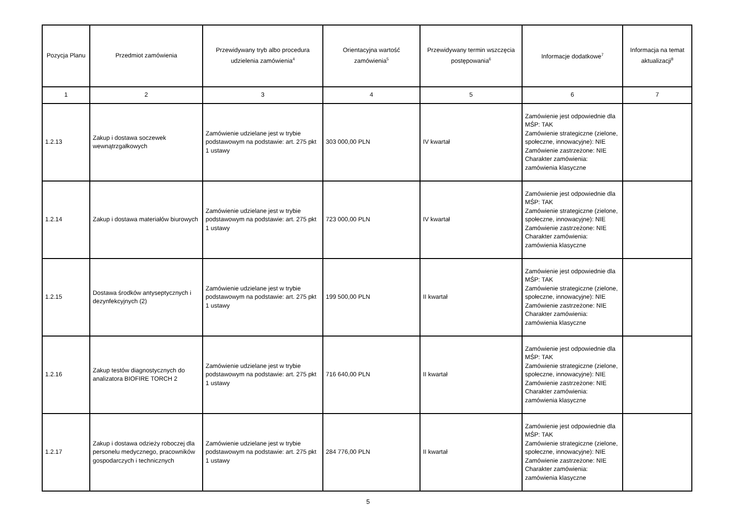| Pozycja Planu | Przedmiot zamówienia | Przewidywany tryb albo procedura udzielenia zamówienia<sup>4</sup> | Orientacyjna wartość zamówienia<sup>5</sup> | Przewidywany termin wszczęcia postępowania<sup>6</sup> | Informacje dodatkowe<sup>7</sup> | Informacja na temat aktualizacji<sup>8</sup> |
| --- | --- | --- | --- | --- | --- | --- |
| 1 | 2 | 3 | 4 | 5 | 6 | 7 |
| 1.2.13 | Zakup i dostawa soczewek wewnątrzgałkowych | Zamówienie udzielane jest w trybie podstawowym na podstawie: art. 275 pkt 1 ustawy | 303 000,00 PLN | IV kwartał | Zamówienie jest odpowiednie dla MŚP: TAK Zamówienie strategiczne (zielone, społeczne, innowacyjne): NIE Zamówienie zastrzeżone: NIE Charakter zamówienia: zamówienia klasyczne | |
| 1.2.14 | Zakup i dostawa materiałów biurowych | Zamówienie udzielane jest w trybie podstawowym na podstawie: art. 275 pkt 1 ustawy | 723 000,00 PLN | IV kwartał | Zamówienie jest odpowiednie dla MŚP: TAK Zamówienie strategiczne (zielone, społeczne, innowacyjne): NIE Zamówienie zastrzeżone: NIE Charakter zamówienia: zamówienia klasyczne | |
| 1.2.15 | Dostawa środków antyseptycznych i dezynfekcyjnych (2) | Zamówienie udzielane jest w trybie podstawowym na podstawie: art. 275 pkt 1 ustawy | 199 500,00 PLN | II kwartał | Zamówienie jest odpowiednie dla MŚP: TAK Zamówienie strategiczne (zielone, społeczne, innowacyjne): NIE Zamówienie zastrzeżone: NIE Charakter zamówienia: zamówienia klasyczne | |
| 1.2.16 | Zakup testów diagnostycznych do analizatora BIOFIRE TORCH 2 | Zamówienie udzielane jest w trybie podstawowym na podstawie: art. 275 pkt 1 ustawy | 716 640,00 PLN | II kwartał | Zamówienie jest odpowiednie dla MŚP: TAK Zamówienie strategiczne (zielone, społeczne, innowacyjne): NIE Zamówienie zastrzeżone: NIE Charakter zamówienia: zamówienia klasyczne | |
| 1.2.17 | Zakup i dostawa odzieży roboczej dla personelu medycznego, pracowników gospodarczych i technicznych | Zamówienie udzielane jest w trybie podstawowym na podstawie: art. 275 pkt 1 ustawy | 284 776,00 PLN | II kwartał | Zamówienie jest odpowiednie dla MŚP: TAK Zamówienie strategiczne (zielone, społeczne, innowacyjne): NIE Zamówienie zastrzeżone: NIE Charakter zamówienia: zamówienia klasyczne | |
5